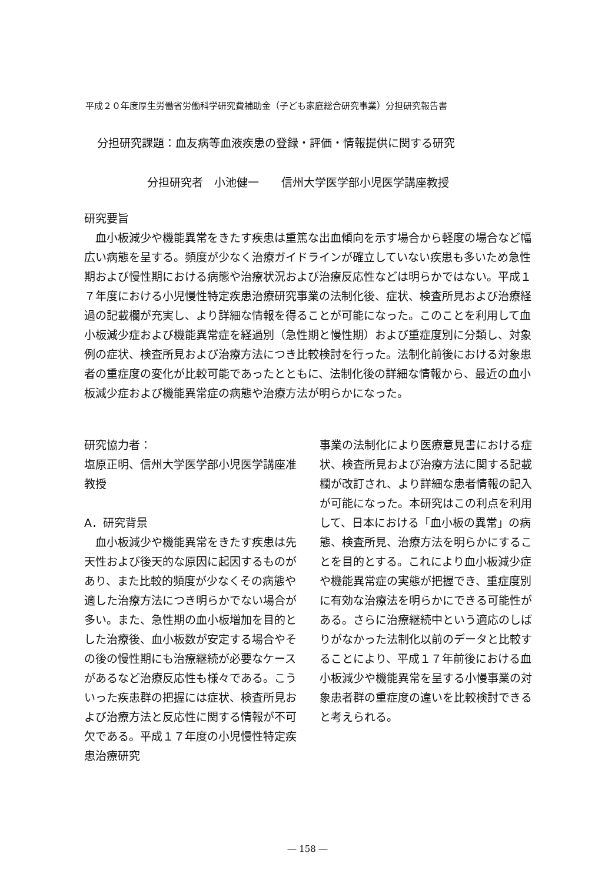平成２０年度厚生労働省労働科学研究費補助金（子ども家庭総合研究事業）分担研究報告書
分担研究課題：血友病等血液疾患の登録・評価・情報提供に関する研究
分担研究者　小池健一　　信州大学医学部小児医学講座教授
研究要旨
　血小板減少や機能異常をきたす疾患は重篤な出血傾向を示す場合から軽度の場合など幅広い病態を呈する。頻度が少なく治療ガイドラインが確立していない疾患も多いため急性期および慢性期における病態や治療状況および治療反応性などは明らかではない。平成１７年度における小児慢性特定疾患治療研究事業の法制化後、症状、検査所見および治療経過の記載欄が充実し、より詳細な情報を得ることが可能になった。このことを利用して血小板減少症および機能異常症を経過別（急性期と慢性期）および重症度別に分類し、対象例の症状、検査所見および治療方法につき比較検討を行った。法制化前後における対象患者の重症度の変化が比較可能であったとともに、法制化後の詳細な情報から、最近の血小板減少症および機能異常症の病態や治療方法が明らかになった。
研究協力者：
塩原正明、信州大学医学部小児医学講座准教授
A．研究背景
　血小板減少や機能異常をきたす疾患は先天性および後天的な原因に起因するものがあり、また比較的頻度が少なくその病態や適した治療方法につき明らかでない場合が多い。また、急性期の血小板増加を目的とした治療後、血小板数が安定する場合やその後の慢性期にも治療継続が必要なケースがあるなど治療反応性も様々である。こういった疾患群の把握には症状、検査所見および治療方法と反応性に関する情報が不可欠である。平成１７年度の小児慢性特定疾患治療研究
事業の法制化により医療意見書における症状、検査所見および治療方法に関する記載欄が改訂され、より詳細な患者情報の記入が可能になった。本研究はこの利点を利用して、日本における「血小板の異常」の病態、検査所見、治療方法を明らかにすることを目的とする。これにより血小板減少症や機能異常症の実態が把握でき、重症度別に有効な治療法を明らかにできる可能性がある。さらに治療継続中という適応のしばりがなかった法制化以前のデータと比較することにより、平成１７年前後における血小板減少や機能異常を呈する小慢事業の対象患者群の重症度の違いを比較検討できると考えられる。
― 158 ―